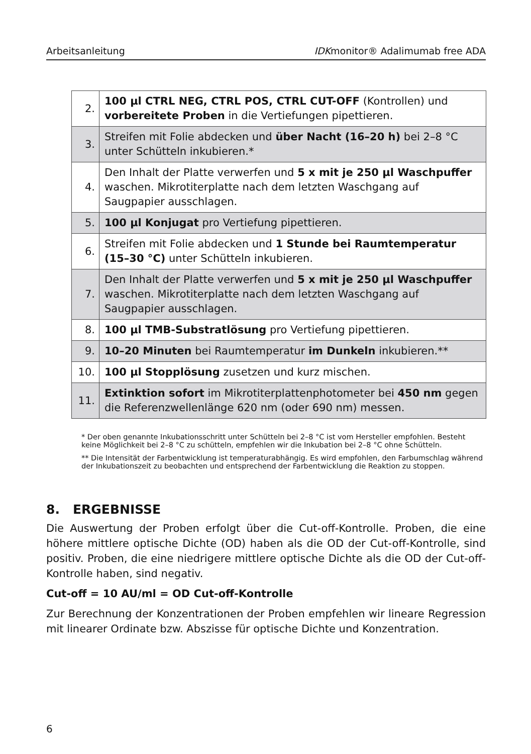Arbeitsanleitung IDKmonitor® Adalimumab free ADA
| 2. | 100 µl CTRL NEG, CTRL POS, CTRL CUT-OFF (Kontrollen) und vorbereitete Proben in die Vertiefungen pipettieren. |
| 3. | Streifen mit Folie abdecken und über Nacht (16–20 h) bei 2–8 °C unter Schütteln inkubieren.* |
| 4. | Den Inhalt der Platte verwerfen und 5 x mit je 250 µl Waschpuffer waschen. Mikrotiterplatte nach dem letzten Waschgang auf Saugpapier ausschlagen. |
| 5. | 100 µl Konjugat pro Vertiefung pipettieren. |
| 6. | Streifen mit Folie abdecken und 1 Stunde bei Raumtemperatur (15–30 °C) unter Schütteln inkubieren. |
| 7. | Den Inhalt der Platte verwerfen und 5 x mit je 250 µl Waschpuffer waschen. Mikrotiterplatte nach dem letzten Waschgang auf Saugpapier ausschlagen. |
| 8. | 100 µl TMB-Substratlösung pro Vertiefung pipettieren. |
| 9. | 10–20 Minuten bei Raumtemperatur im Dunkeln inkubieren.** |
| 10. | 100 µl Stopplösung zusetzen und kurz mischen. |
| 11. | Extinktion sofort im Mikrotiterplattenphotometer bei 450 nm gegen die Referenzwellenlänge 620 nm (oder 690 nm) messen. |
* Der oben genannte Inkubationsschritt unter Schütteln bei 2–8 °C ist vom Hersteller empfohlen. Besteht keine Möglichkeit bei 2–8 °C zu schütteln, empfehlen wir die Inkubation bei 2–8 °C ohne Schütteln.
** Die Intensität der Farbentwicklung ist temperaturabhängig. Es wird empfohlen, den Farbumschlag während der Inkubationszeit zu beobachten und entsprechend der Farbentwicklung die Reaktion zu stoppen.
8. ERGEBNISSE
Die Auswertung der Proben erfolgt über die Cut-off-Kontrolle. Proben, die eine höhere mittlere optische Dichte (OD) haben als die OD der Cut-off-Kontrolle, sind positiv. Proben, die eine niedrigere mittlere optische Dichte als die OD der Cut-off-Kontrolle haben, sind negativ.
Cut-off = 10 AU/ml = OD Cut-off-Kontrolle
Zur Berechnung der Konzentrationen der Proben empfehlen wir lineare Regression mit linearer Ordinate bzw. Abszisse für optische Dichte und Konzentration.
6